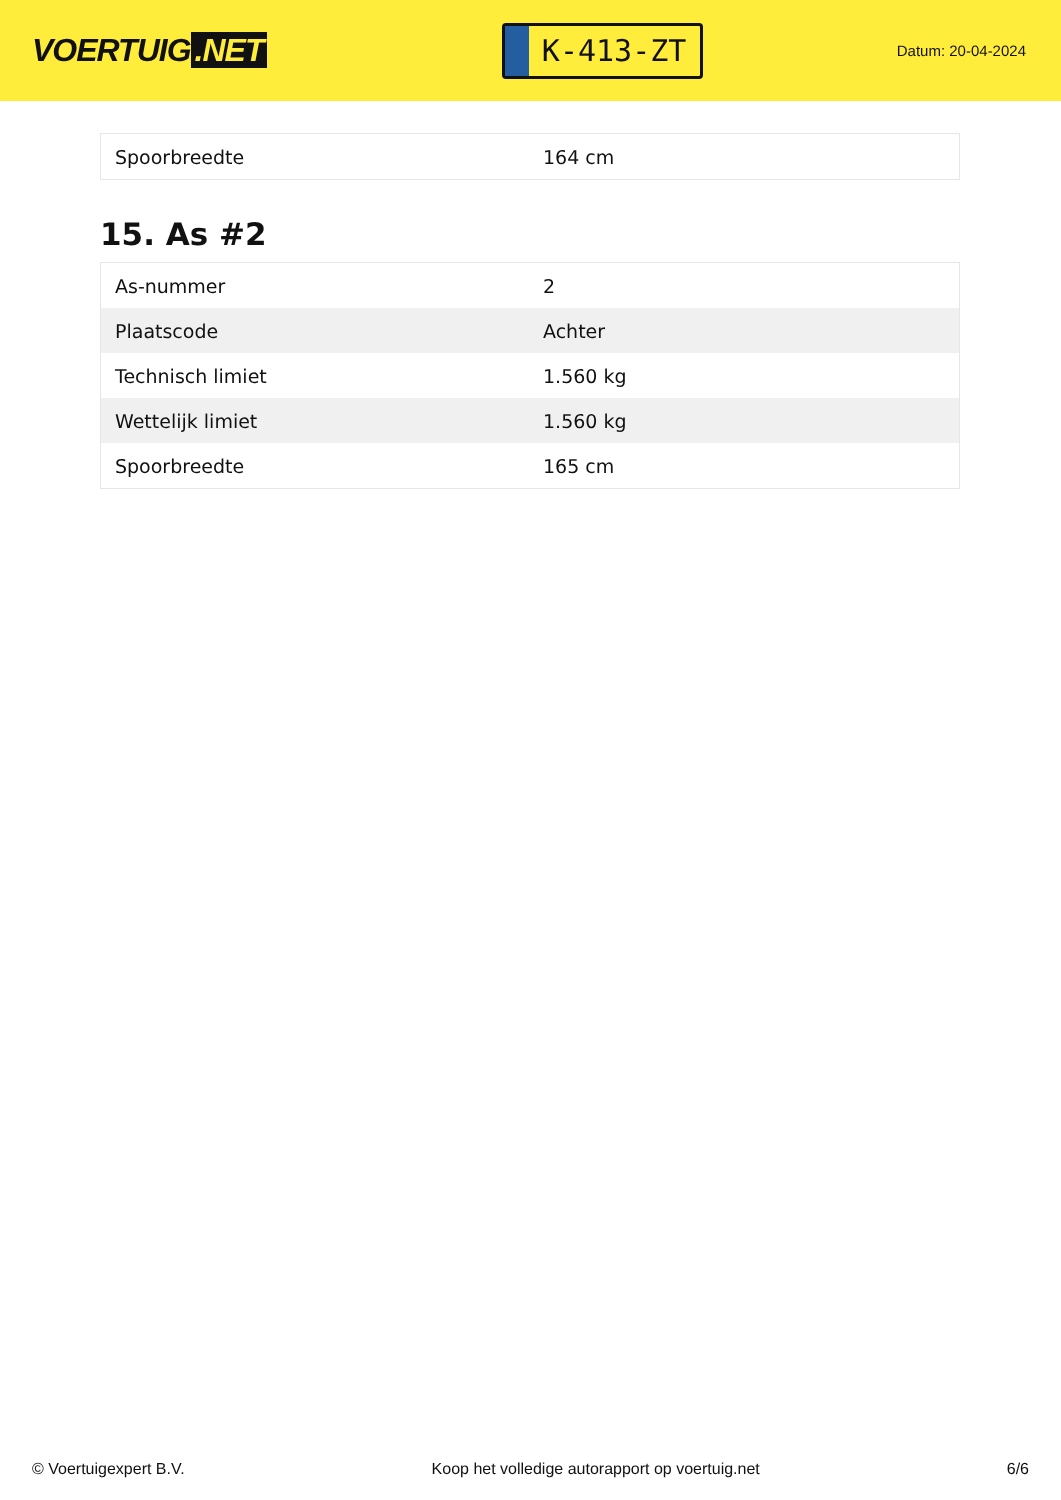VOERTUIG.NET
K-413-ZT
Datum: 20-04-2024
| Spoorbreedte | 164 cm |
15. As #2
| As-nummer | 2 |
| Plaatscode | Achter |
| Technisch limiet | 1.560 kg |
| Wettelijk limiet | 1.560 kg |
| Spoorbreedte | 165 cm |
© Voertuigexpert B.V. Koop het volledige autorapport op voertuig.net 6/6